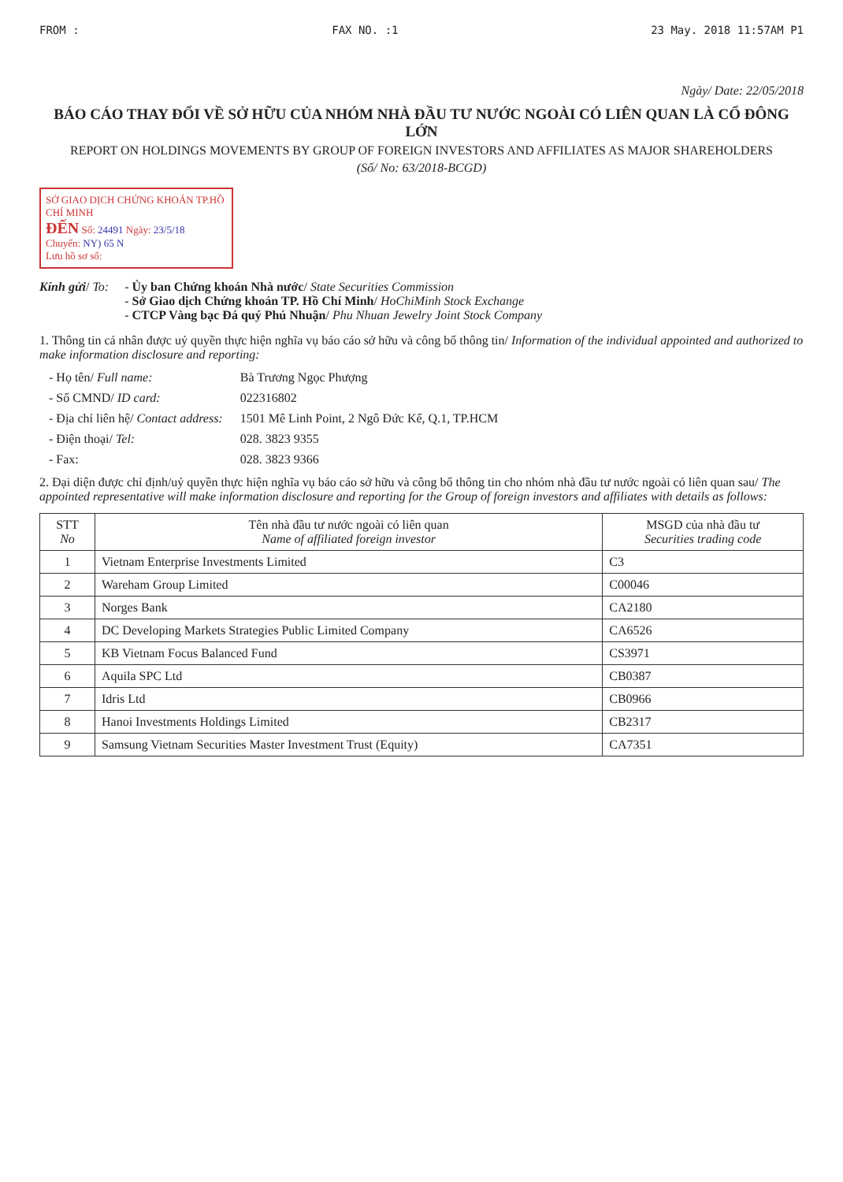FROM : FAX NO. :1 23 May. 2018 11:57AM P1
Ngày/ Date: 22/05/2018
BÁO CÁO THAY ĐỔI VỀ SỞ HỮU CỦA NHÓM NHÀ ĐẦU TƯ NƯỚC NGOÀI CÓ LIÊN QUAN LÀ CỔ ĐÔNG LỚN
REPORT ON HOLDINGS MOVEMENTS BY GROUP OF FOREIGN INVESTORS AND AFFILIATES AS MAJOR SHAREHOLDERS
(Số/ No: 63/2018-BCGD)
SỞ GIAO DỊCH CHỨNG KHOÁN TP.HỒ CHÍ MINH
ĐẾN Số: 24491 Ngày: 23/5/18
Chuyển: NY) 65 N
Lưu hồ sơ số:
Kính gửi/ To: - Ủy ban Chứng khoán Nhà nước/ State Securities Commission
- Sở Giao dịch Chứng khoán TP. Hồ Chí Minh/ HoChiMinh Stock Exchange
- CTCP Vàng bạc Đá quý Phú Nhuận/ Phu Nhuan Jewelry Joint Stock Company
1. Thông tin cá nhân được uỷ quyền thực hiện nghĩa vụ báo cáo sở hữu và công bố thông tin/ Information of the individual appointed and authorized to make information disclosure and reporting:
| - Họ tên/ Full name: | Bà Trương Ngọc Phượng |
| - Số CMND/ ID card: | 022316802 |
| - Địa chỉ liên hệ/ Contact address: | 1501 Mê Linh Point, 2 Ngô Đức Kế, Q.1, TP.HCM |
| - Điện thoại/ Tel: | 028. 3823 9355 |
| - Fax: | 028. 3823 9366 |
2. Đại diện được chỉ định/uỷ quyền thực hiện nghĩa vụ báo cáo sở hữu và công bố thông tin cho nhóm nhà đầu tư nước ngoài có liên quan sau/ The appointed representative will make information disclosure and reporting for the Group of foreign investors and affiliates with details as follows:
| STT No | Tên nhà đầu tư nước ngoài có liên quan Name of affiliated foreign investor | MSGD của nhà đầu tư Securities trading code |
| --- | --- | --- |
| 1 | Vietnam Enterprise Investments Limited | C3 |
| 2 | Wareham Group Limited | C00046 |
| 3 | Norges Bank | CA2180 |
| 4 | DC Developing Markets Strategies Public Limited Company | CA6526 |
| 5 | KB Vietnam Focus Balanced Fund | CS3971 |
| 6 | Aquila SPC Ltd | CB0387 |
| 7 | Idris Ltd | CB0966 |
| 8 | Hanoi Investments Holdings Limited | CB2317 |
| 9 | Samsung Vietnam Securities Master Investment Trust (Equity) | CA7351 |